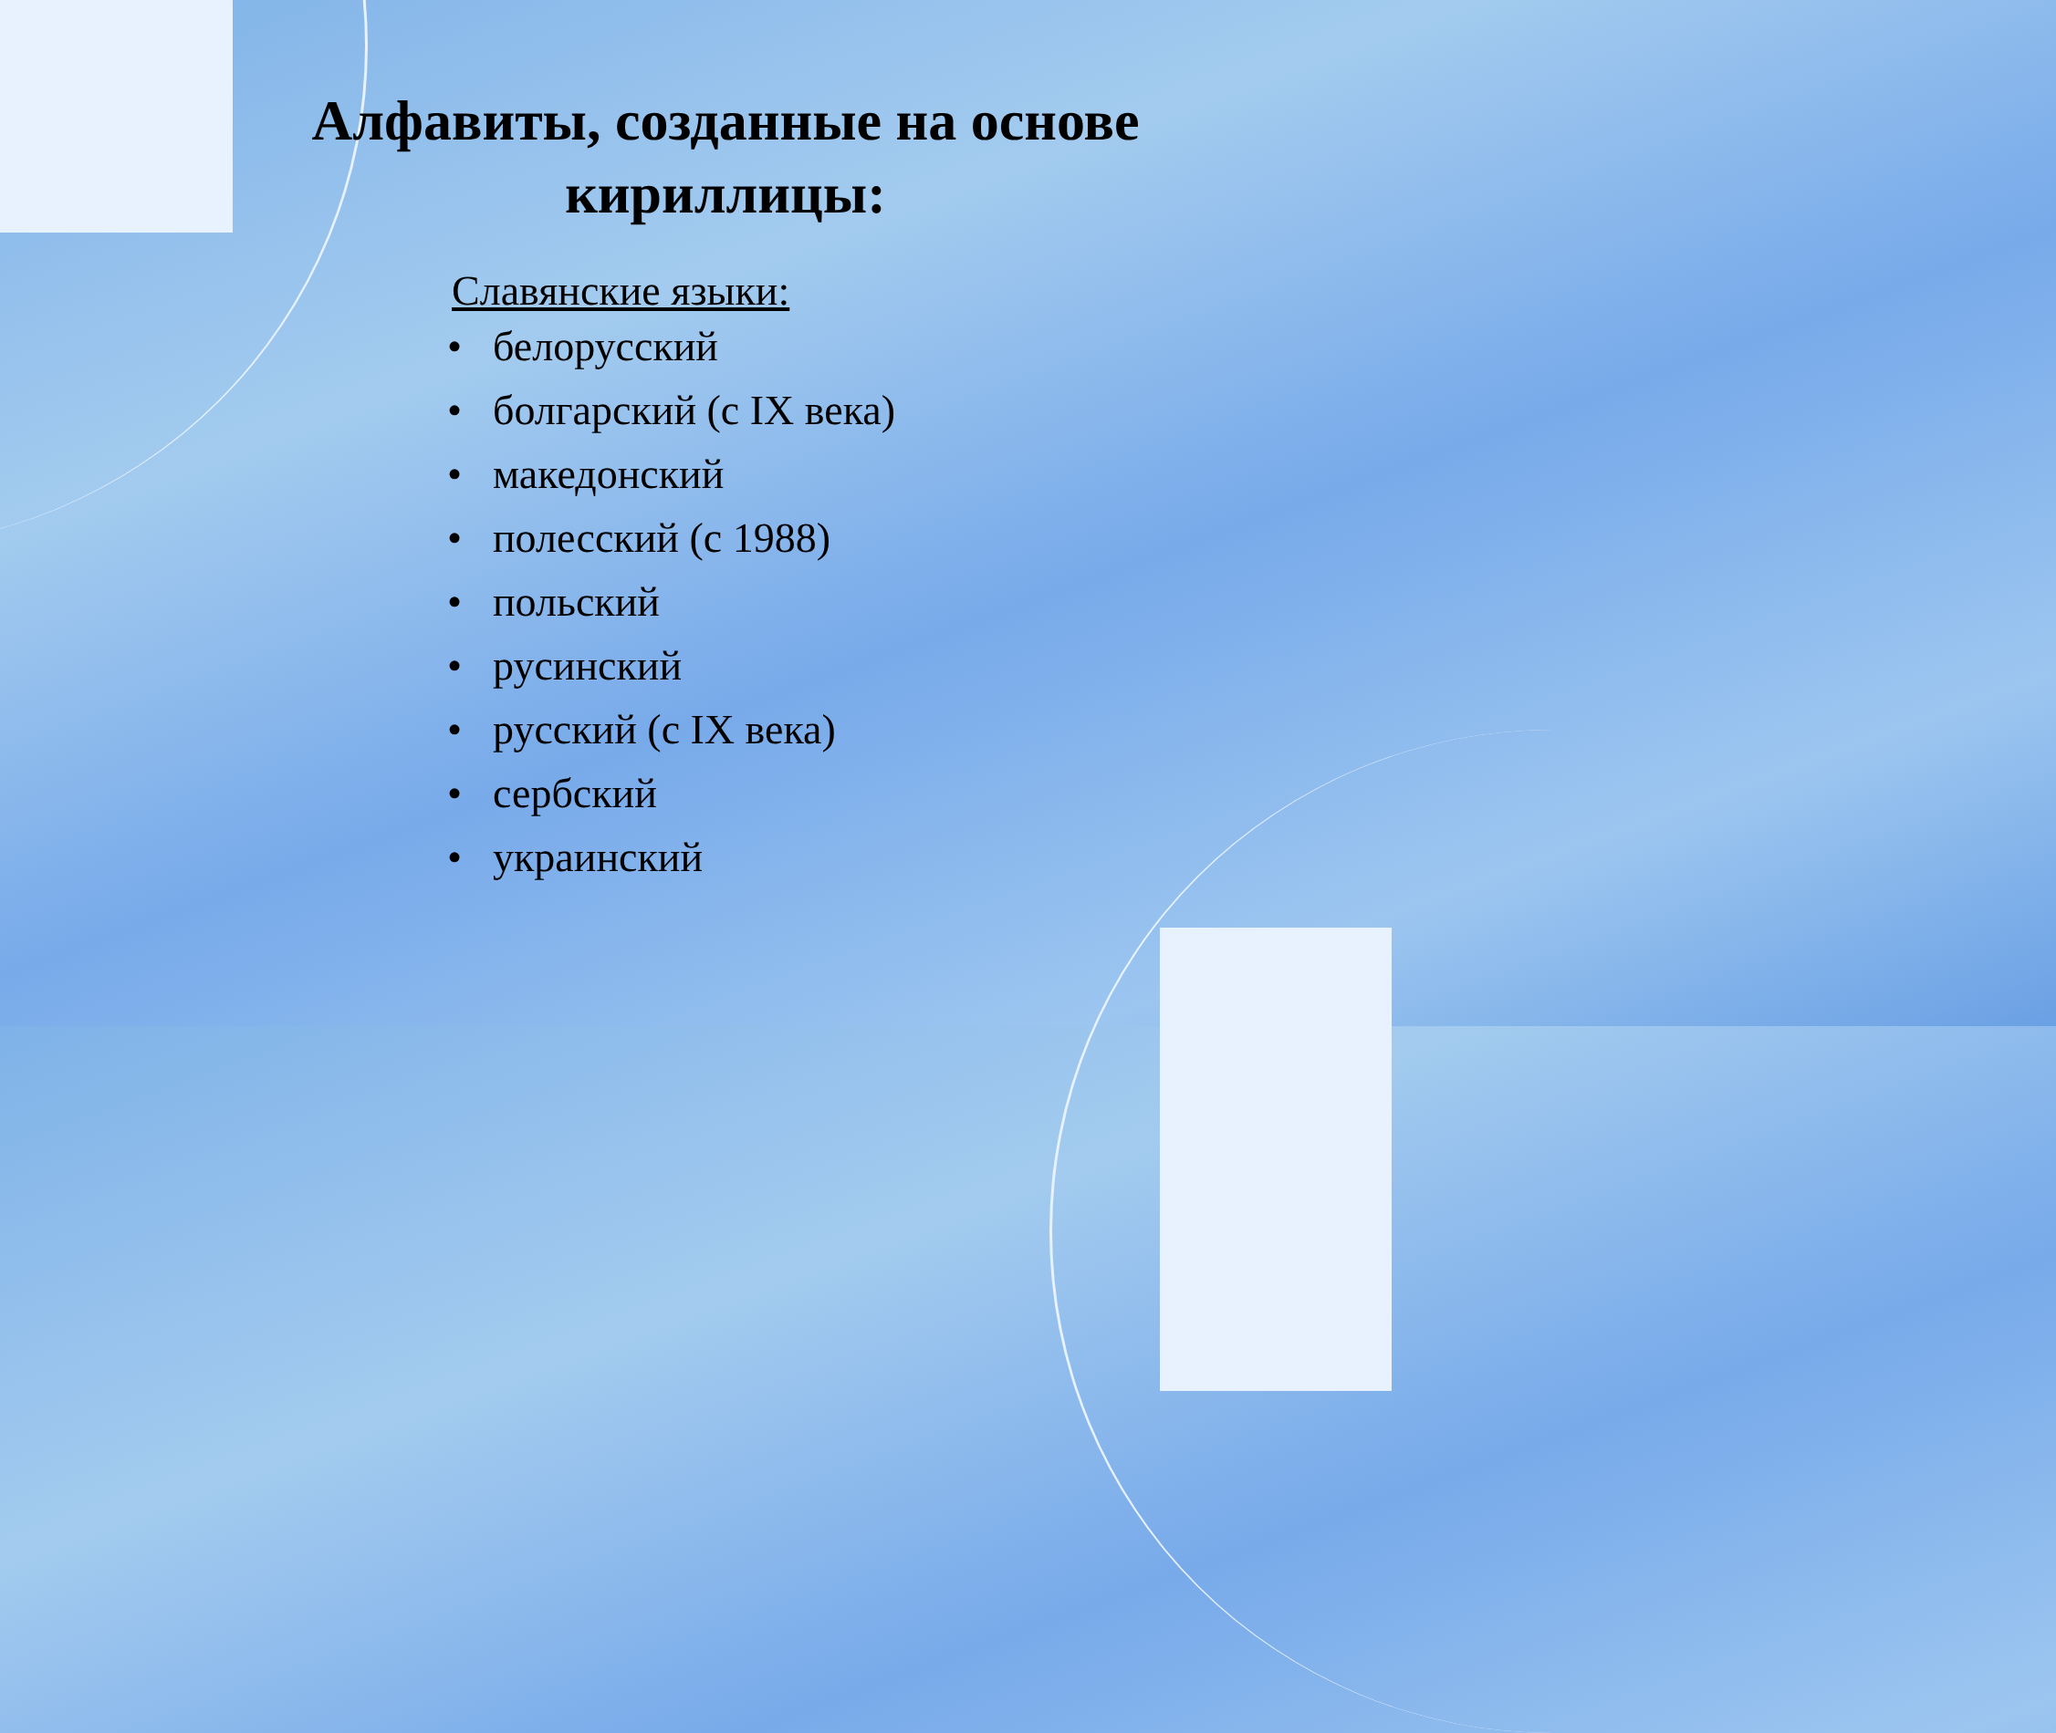Алфавиты, созданные на основе кириллицы:
Славянские языки:
• белорусский
• болгарский (с IX века)
• македонский
• полесский (с 1988)
• польский
• русинский
• русский (с IX века)
• сербский
• украинский